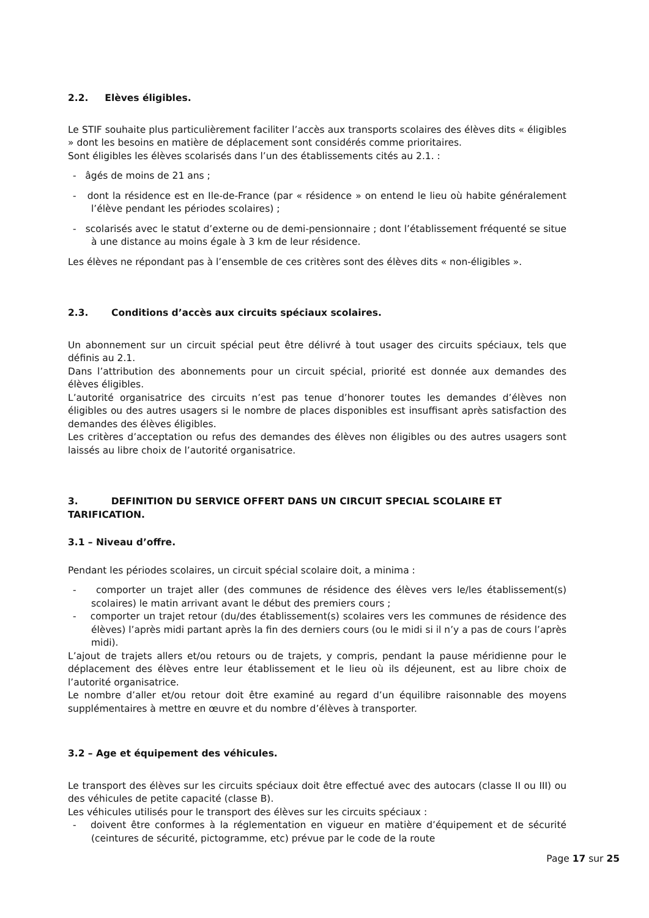2.2. Elèves éligibles.
Le STIF souhaite plus particulièrement faciliter l’accès aux transports scolaires des élèves dits « éligibles » dont les besoins en matière de déplacement sont considérés comme prioritaires.
Sont éligibles les élèves scolarisés dans l’un des établissements cités au 2.1. :
- âgés de moins de 21 ans ;
- dont la résidence est en Ile-de-France (par « résidence » on entend le lieu où habite généralement l’élève pendant les périodes scolaires) ;
- scolarisés avec le statut d’externe ou de demi-pensionnaire ; dont l’établissement fréquenté se situe à une distance au moins égale à 3 km de leur résidence.
Les élèves ne répondant pas à l’ensemble de ces critères sont des élèves dits « non-éligibles ».
2.3. Conditions d’accès aux circuits spéciaux scolaires.
Un abonnement sur un circuit spécial peut être délivré à tout usager des circuits spéciaux, tels que définis au 2.1.
Dans l’attribution des abonnements pour un circuit spécial, priorité est donnée aux demandes des élèves éligibles.
L’autorité organisatrice des circuits n’est pas tenue d’honorer toutes les demandes d’élèves non éligibles ou des autres usagers si le nombre de places disponibles est insuffisant après satisfaction des demandes des élèves éligibles.
Les critères d’acceptation ou refus des demandes des élèves non éligibles ou des autres usagers sont laissés au libre choix de l’autorité organisatrice.
3. DEFINITION DU SERVICE OFFERT DANS UN CIRCUIT SPECIAL SCOLAIRE ET TARIFICATION.
3.1 – Niveau d’offre.
Pendant les périodes scolaires, un circuit spécial scolaire doit, a minima :
- comporter un trajet aller (des communes de résidence des élèves vers le/les établissement(s) scolaires) le matin arrivant avant le début des premiers cours ;
- comporter un trajet retour (du/des établissement(s) scolaires vers les communes de résidence des élèves) l’après midi partant après la fin des derniers cours (ou le midi si il n’y a pas de cours l’après midi).
L’ajout de trajets allers et/ou retours ou de trajets, y compris, pendant la pause méridienne pour le déplacement des élèves entre leur établissement et le lieu où ils déjeunent, est au libre choix de l’autorité organisatrice.
Le nombre d’aller et/ou retour doit être examiné au regard d’un équilibre raisonnable des moyens supplémentaires à mettre en œuvre et du nombre d’élèves à transporter.
3.2 – Age et équipement des véhicules.
Le transport des élèves sur les circuits spéciaux doit être effectué avec des autocars (classe II ou III) ou des véhicules de petite capacité (classe B).
Les véhicules utilisés pour le transport des élèves sur les circuits spéciaux :
- doivent être conformes à la réglementation en vigueur en matière d’équipement et de sécurité (ceintures de sécurité, pictogramme, etc) prévue par le code de la route
Page 17 sur 25